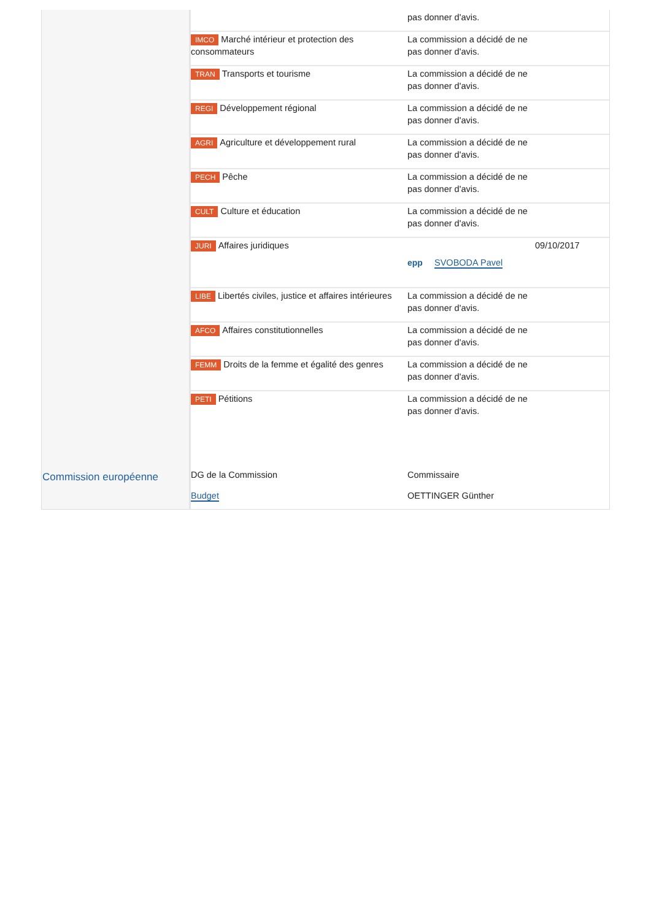Commission européenne
| | pas donner d'avis. | |
| IMCO Marché intérieur et protection des consommateurs | La commission a décidé de ne pas donner d'avis. | |
| TRAN Transports et tourisme | La commission a décidé de ne pas donner d'avis. | |
| REGI Développement régional | La commission a décidé de ne pas donner d'avis. | |
| AGRI Agriculture et développement rural | La commission a décidé de ne pas donner d'avis. | |
| PECH Pêche | La commission a décidé de ne pas donner d'avis. | |
| CULT Culture et éducation | La commission a décidé de ne pas donner d'avis. | |
| JURI Affaires juridiques | epp SVOBODA Pavel | 09/10/2017 |
| LIBE Libertés civiles, justice et affaires intérieures | La commission a décidé de ne pas donner d'avis. | |
| AFCO Affaires constitutionnelles | La commission a décidé de ne pas donner d'avis. | |
| FEMM Droits de la femme et égalité des genres | La commission a décidé de ne pas donner d'avis. | |
| PETI Pétitions | La commission a décidé de ne pas donner d'avis. | |
| DG de la Commission | Commissaire | |
| Budget | OETTINGER Günther | |